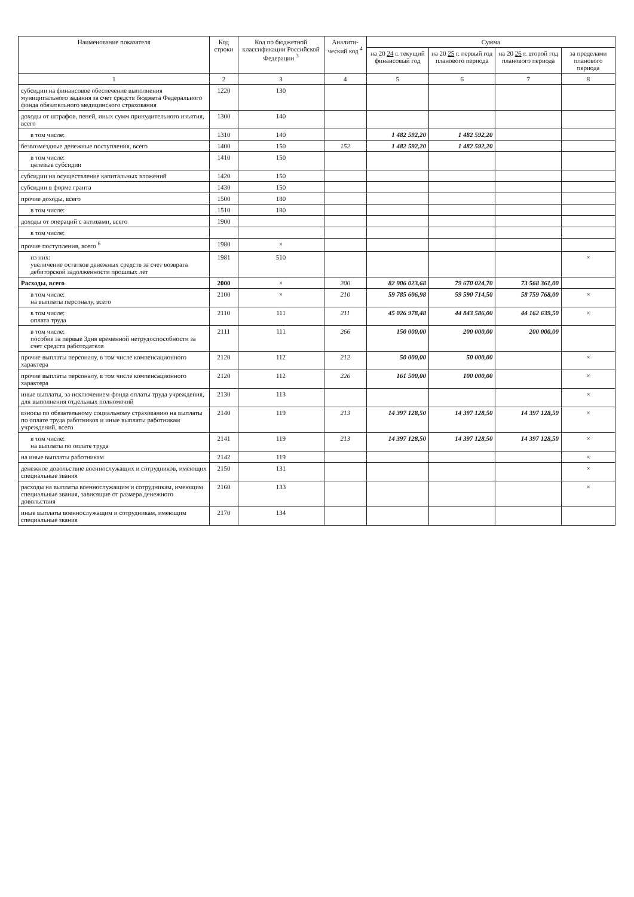| Наименование показателя | Код строки | Код по бюджетной классификации Российской Федерации <sup>3</sup> | Аналити-ческий код <sup>4</sup> | Сумма | | | |
| --- | --- | --- | --- | --- | --- | --- | --- |
| | | | | на 20 24 г. текущий финансовый год | на 20 25 г. первый год планового периода | на 20 26 г. второй год планового периода | за пределами планового периода |
| 1 | 2 | 3 | 4 | 5 | 6 | 7 | 8 |
| субсидии на финансовое обеспечение выполнения муниципального задания за счет средств бюджета Федерального фонда обязательного медицинского страхования | 1220 | 130 | | | | | |
| доходы от штрафов, пеней, иных сумм принудительного изъятия, всего | 1300 | 140 | | | | | |
| в том числе: | 1310 | 140 | | 1 482 592,20 | 1 482 592,20 | | |
| безвозмездные денежные поступления, всего | 1400 | 150 | 152 | 1 482 592,20 | 1 482 592,20 | | |
| в том числе: целевые субсидии | 1410 | 150 | | | | | |
| субсидии на осуществление капитальных вложений | 1420 | 150 | | | | | |
| субсидии в форме гранта | 1430 | 150 | | | | | |
| прочие доходы, всего | 1500 | 180 | | | | | |
| в том числе: | 1510 | 180 | | | | | |
| доходы от операций с активами, всего | 1900 | | | | | | |
| в том числе: | | | | | | | |
| прочие поступления, всего <sup>6</sup> | 1980 | × | | | | | |
| из них: увеличение остатков денежных средств за счет возврата дебиторской задолженности прошлых лет | 1981 | 510 | | | | | × |
| Расходы, всего | 2000 | × | 200 | 82 906 023,68 | 79 670 024,70 | 73 568 361,00 | |
| в том числе: на выплаты персоналу, всего | 2100 | × | 210 | 59 785 606,98 | 59 590 714,50 | 58 759 768,00 | × |
| в том числе: оплата труда | 2110 | 111 | 211 | 45 026 978,48 | 44 843 586,00 | 44 162 639,50 | × |
| в том числе: пособие за первые 3дня временной нетрудоспособности за счет средств работодателя | 2111 | 111 | 266 | 150 000,00 | 200 000,00 | 200 000,00 | |
| прочие выплаты персоналу, в том числе компенсационного характера | 2120 | 112 | 212 | 50 000,00 | 50 000,00 | | × |
| прочие выплаты персоналу, в том числе компенсационного характера | 2120 | 112 | 226 | 161 500,00 | 100 000,00 | | × |
| иные выплаты, за исключением фонда оплаты труда учреждения, для выполнения отдельных полномочий | 2130 | 113 | | | | | × |
| взносы по обязательному социальному страхованию на выплаты по оплате труда работников и иные выплаты работникам учреждений, всего | 2140 | 119 | 213 | 14 397 128,50 | 14 397 128,50 | 14 397 128,50 | × |
| в том числе: на выплаты по оплате труда | 2141 | 119 | 213 | 14 397 128,50 | 14 397 128,50 | 14 397 128,50 | × |
| на иные выплаты работникам | 2142 | 119 | | | | | × |
| денежное довольствие военнослужащих и сотрудников, имеющих специальные звания | 2150 | 131 | | | | | × |
| расходы на выплаты военнослужащим и сотрудникам, имеющим специальные звания, зависящие от размера денежного довольствия | 2160 | 133 | | | | | × |
| иные выплаты военнослужащим и сотрудникам, имеющим специальные звания | 2170 | 134 | | | | | |